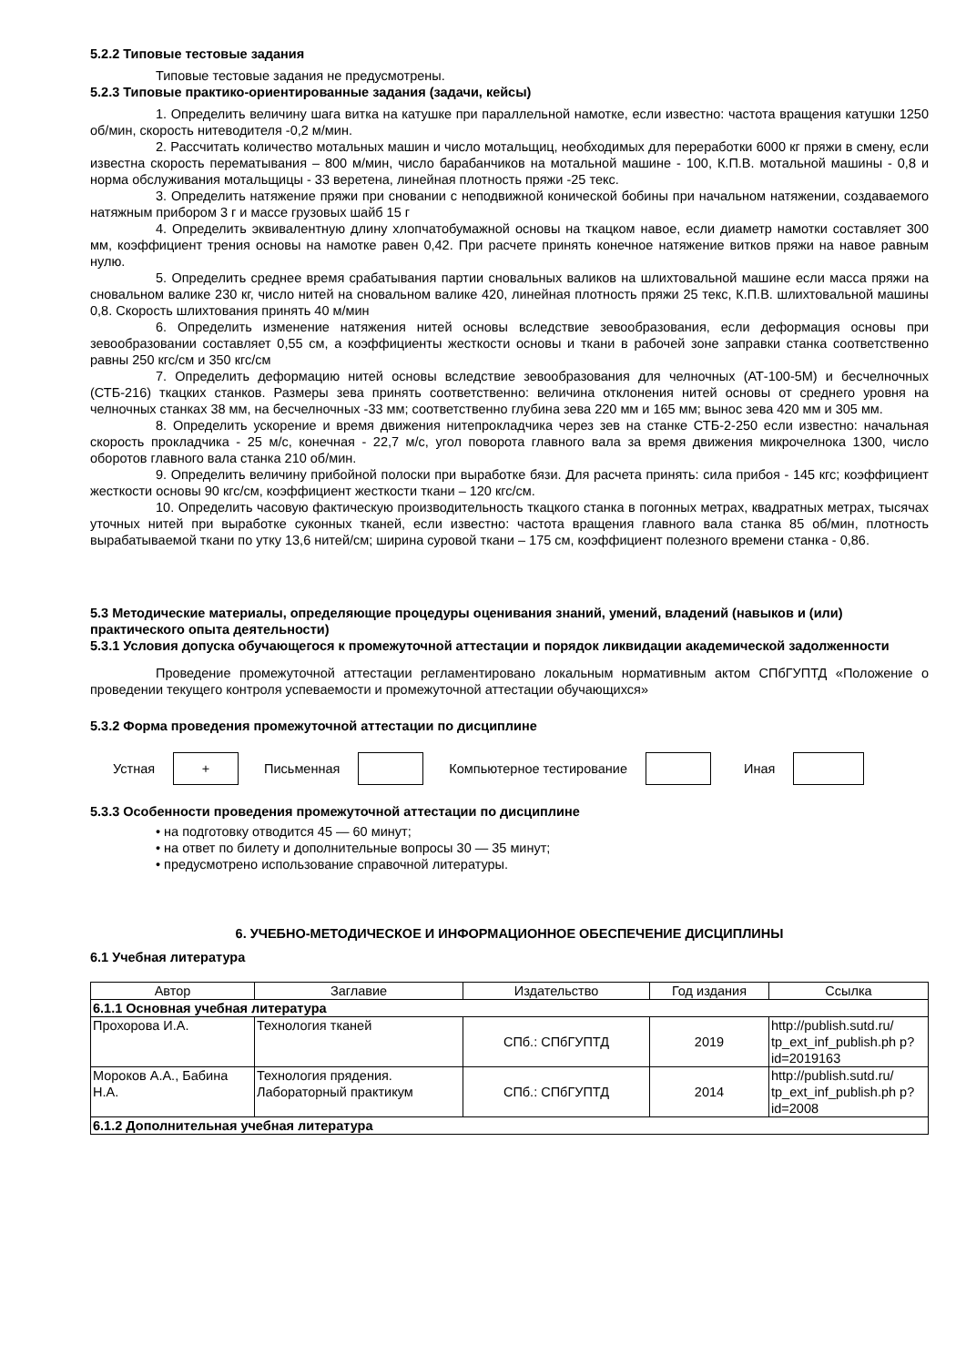5.2.2 Типовые тестовые задания
Типовые тестовые задания не предусмотрены.
5.2.3 Типовые практико-ориентированные задания (задачи, кейсы)
1. Определить величину шага витка на катушке при параллельной намотке, если известно: частота вращения катушки 1250 об/мин, скорость нитеводителя -0,2 м/мин.
2. Рассчитать количество мотальных машин и число мотальщиц, необходимых для переработки 6000 кг пряжи в смену, если известна скорость перематывания – 800 м/мин, число барабанчиков на мотальной машине - 100, К.П.В. мотальной машины - 0,8 и норма обслуживания мотальщицы - 33 веретена, линейная плотность пряжи -25 текс.
3. Определить натяжение пряжи при сновании с неподвижной конической бобины при начальном натяжении, создаваемого натяжным прибором 3 г и массе грузовых шайб 15 г
4. Определить эквивалентную длину хлопчатобумажной основы на ткацком навое, если диаметр намотки составляет 300 мм, коэффициент трения основы на намотке равен 0,42. При расчете принять конечное натяжение витков пряжи на навое равным нулю.
5. Определить среднее время срабатывания партии сновальных валиков на шлихтовальной машине если масса пряжи на сновальном валике 230 кг, число нитей на сновальном валике 420, линейная плотность пряжи 25 текс, К.П.В. шлихтовальной машины 0,8. Скорость шлихтования принять 40 м/мин
6. Определить изменение натяжения нитей основы вследствие зевообразования, если деформация основы при зевообразовании составляет 0,55 см, а коэффициенты жесткости основы и ткани в рабочей зоне заправки станка соответственно равны 250 кгс/см и 350 кгс/см
7. Определить деформацию нитей основы вследствие зевообразования для челночных (АТ-100-5М) и бесчелночных (СТБ-216) ткацких станков. Размеры зева принять соответственно: величина отклонения нитей основы от среднего уровня на челночных станках 38 мм, на бесчелночных -33 мм; соответственно глубина зева 220 мм и 165 мм; вынос зева 420 мм и 305 мм.
8. Определить ускорение и время движения нитепрокладчика через зев на станке СТБ-2-250 если известно: начальная скорость прокладчика - 25 м/с, конечная - 22,7 м/с, угол поворота главного вала за время движения микрочелнока 1300, число оборотов главного вала станка 210 об/мин.
9. Определить величину прибойной полоски при выработке бязи. Для расчета принять: сила прибоя - 145 кгс; коэффициент жесткости основы 90 кгс/см, коэффициент жесткости ткани – 120 кгс/см.
10. Определить часовую фактическую производительность ткацкого станка в погонных метрах, квадратных метрах, тысячах уточных нитей при выработке суконных тканей, если известно: частота вращения главного вала станка 85 об/мин, плотность вырабатываемой ткани по утку 13,6 нитей/см; ширина суровой ткани – 175 см, коэффициент полезного времени станка - 0,86.
5.3 Методические материалы, определяющие процедуры оценивания знаний, умений, владений (навыков и (или) практического опыта деятельности)
5.3.1 Условия допуска обучающегося к промежуточной аттестации и порядок ликвидации академической задолженности
Проведение промежуточной аттестации регламентировано локальным нормативным актом СПбГУПТД «Положение о проведении текущего контроля успеваемости и промежуточной аттестации обучающихся»
5.3.2 Форма проведения промежуточной аттестации по дисциплине
Устная
+
Письменная Компьютерное тестирование Иная
5.3.3 Особенности проведения промежуточной аттестации по дисциплине
• на подготовку отводится 45 — 60 минут;
• на ответ по билету и дополнительные вопросы 30 — 35 минут;
• предусмотрено использование справочной литературы.
6. УЧЕБНО-МЕТОДИЧЕСКОЕ И ИНФОРМАЦИОННОЕ ОБЕСПЕЧЕНИЕ ДИСЦИПЛИНЫ
6.1 Учебная литература
| Автор | Заглавие | Издательство | Год издания | Ссылка |
| --- | --- | --- | --- | --- |
| 6.1.1 Основная учебная литература | | | | |
| Прохорова И.А. | Технология тканей | СПб.: СПбГУПТД | 2019 | http://publish.sutd.ru/ tp_ext_inf_publish.ph p?id=2019163 |
| Мороков А.А., Бабина Н.А. | Технология прядения. Лабораторный практикум | СПб.: СПбГУПТД | 2014 | http://publish.sutd.ru/ tp_ext_inf_publish.ph p?id=2008 |
| 6.1.2 Дополнительная учебная литература | | | | |